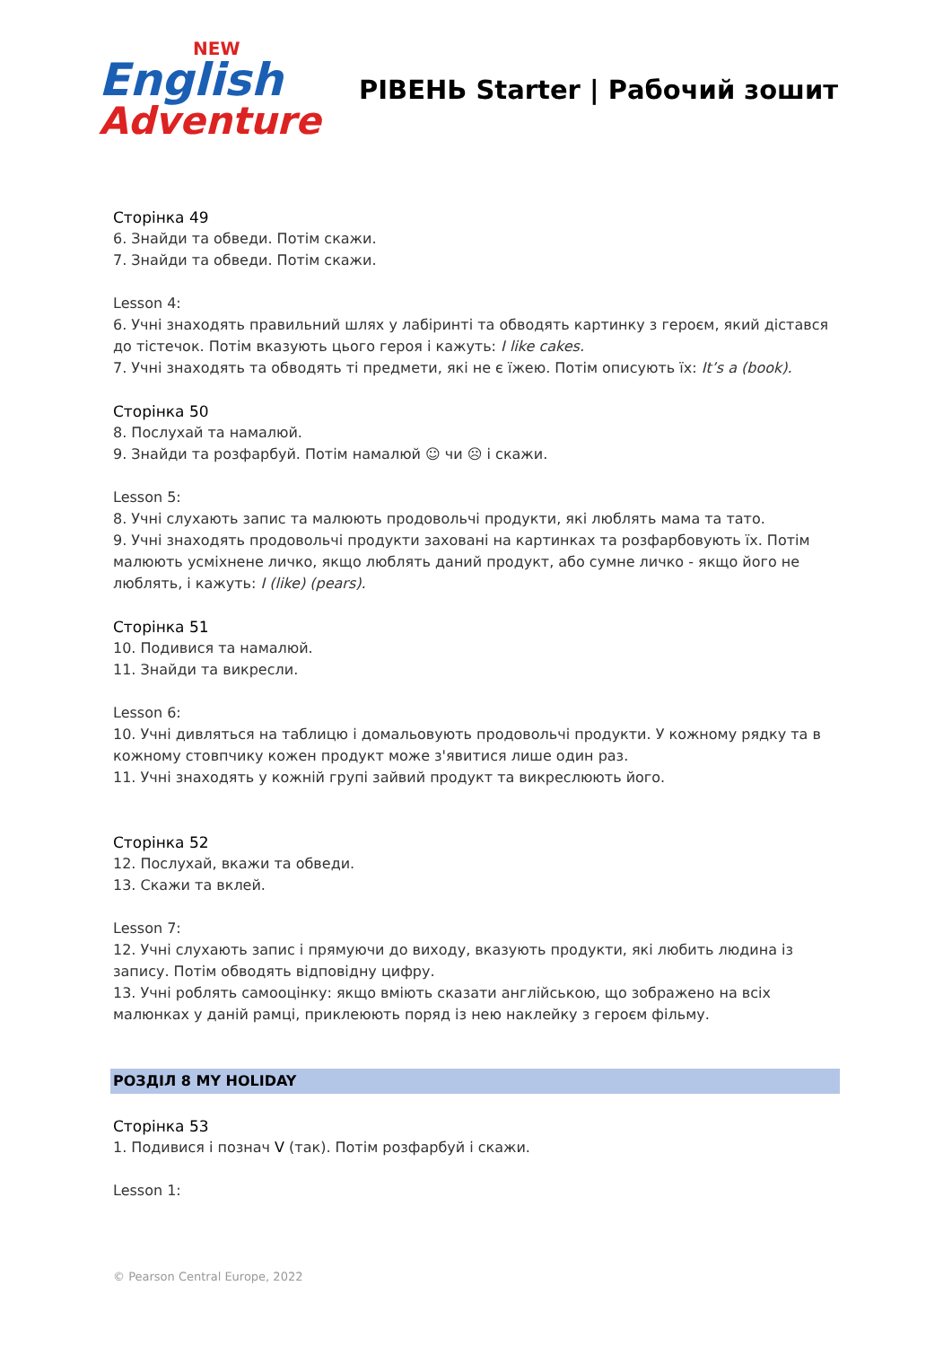NEW
English
Adventure
РІВЕНЬ Starter | Рабочий зошит
Сторінка 49
6. Знайди та обведи. Потім скажи.
7. Знайди та обведи. Потім скажи.
Lesson 4:
6. Учні знаходять правильний шлях у лабіринті та обводять картинку з героєм, який дістався до тістечок. Потім вказують цього героя і кажуть: I like cakes.
7. Учні знаходять та обводять ті предмети, які не є їжею. Потім описують їх: It’s a (book).
Сторінка 50
8. Послухай та намалюй.
9. Знайди та розфарбуй. Потім намалюй ☺ чи ☹ і скажи.
Lesson 5:
8. Учні слухають запис та малюють продовольчі продукти, які люблять мама та тато.
9. Учні знаходять продовольчі продукти заховані на картинках та розфарбовують їх. Потім малюють усміхнене личко, якщо люблять даний продукт, або сумне личко - якщо його не люблять, і кажуть: I (like) (pears).
Сторінка 51
10. Подивися та намалюй.
11. Знайди та викресли.
Lesson 6:
10. Учні дивляться на таблицю і домальовують продовольчі продукти. У кожному рядку та в кожному стовпчику кожен продукт може з'явитися лише один раз.
11. Учні знаходять у кожній групі зайвий продукт та викреслюють його.
Сторінка 52
12. Послухай, вкажи та обведи.
13. Скажи та вклей.
Lesson 7:
12. Учні слухають запис і прямуючи до виходу, вказують продукти, які любить людина із запису. Потім обводять відповідну цифру.
13. Учні роблять самооцінку: якщо вміють сказати англійською, що зображено на всіх малюнках у даній рамці, приклеюють поряд із нею наклейку з героєм фільму.
РОЗДІЛ 8 MY HOLIDAY
Сторінка 53
1. Подивися і познач V (так). Потім розфарбуй і скажи.
Lesson 1:
© Pearson Central Europe, 2022